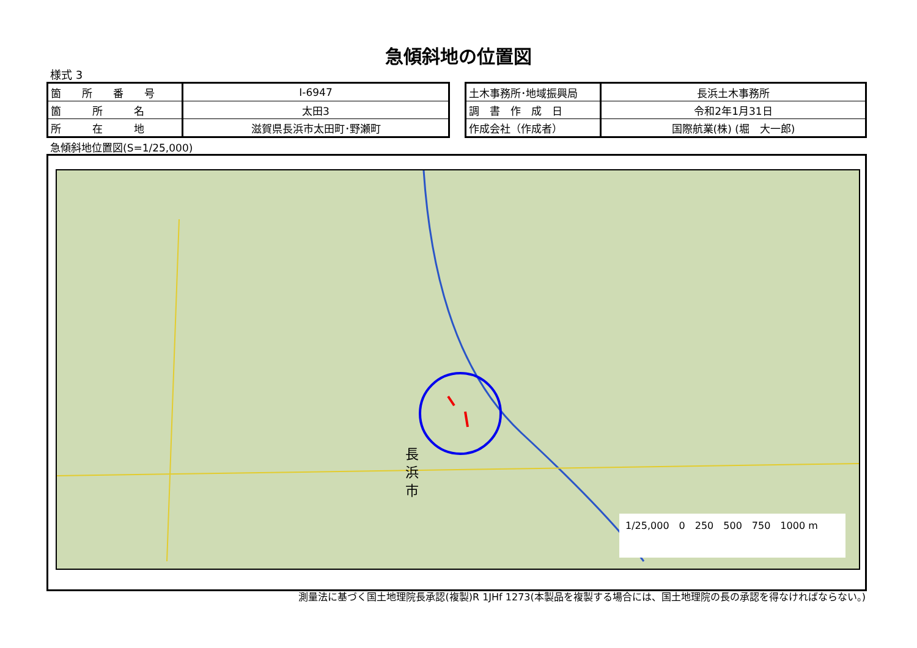急傾斜地の位置図
様式 3
| 箇 所 番 号 | Ⅰ-6947 |
| 箇 所 名 | 太田3 |
| 所 在 地 | 滋賀県長浜市太田町･野瀬町 |
| 土木事務所･地域振興局 | 長浜土木事務所 |
| 調 書 作 成 日 | 令和2年1月31日 |
| 作成会社（作成者） | 国際航業(株) (堀 大一郎) |
急傾斜地位置図(S=1/25,000)
長浜市
1/25,000　0　250　500　750　1000 m
測量法に基づく国土地理院長承認(複製)R 1JHf 1273(本製品を複製する場合には、国土地理院の長の承認を得なければならない。)